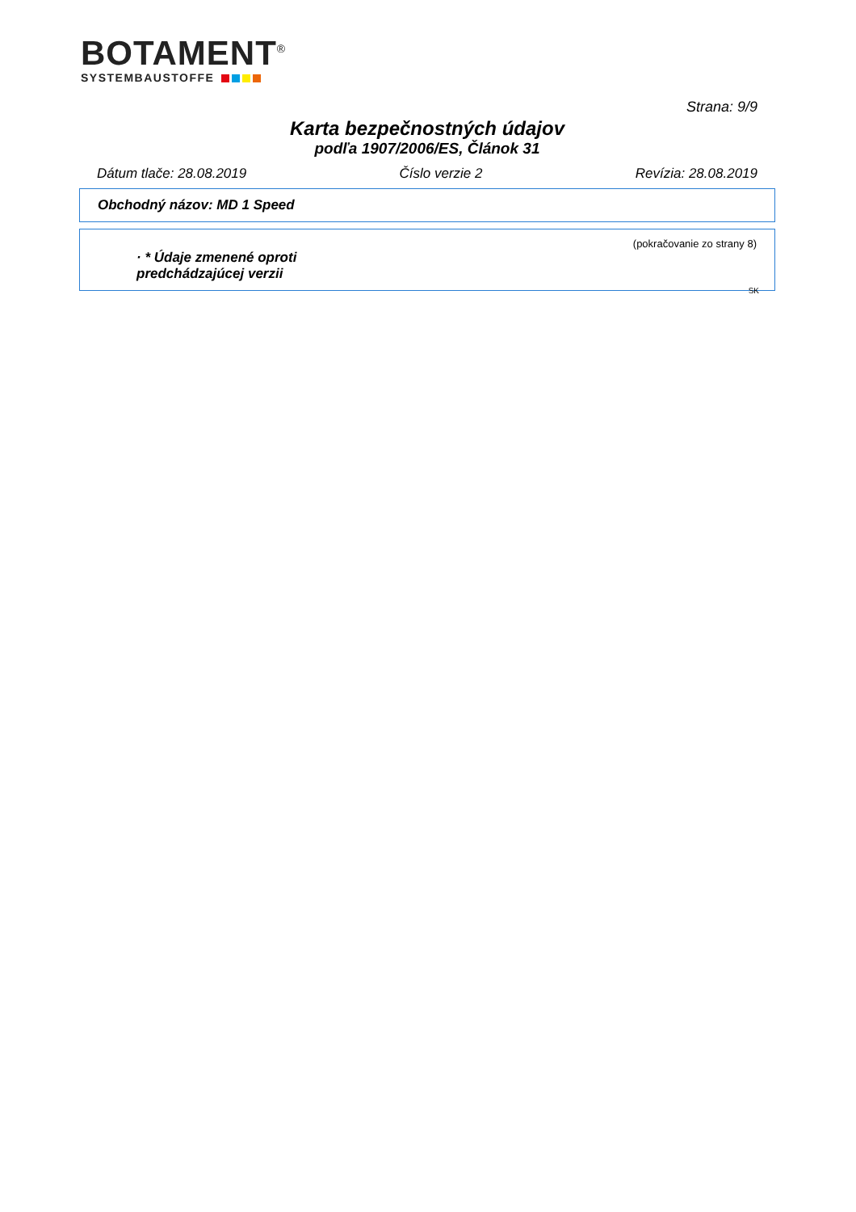BOTAMENT<sup>®</sup>
SYSTEMBAUSTOFFE
Strana: 9/9
Karta bezpečnostných údajov
podľa 1907/2006/ES, Článok 31
Dátum tlače: 28.08.2019 Číslo verzie 2 Revízia: 28.08.2019
Obchodný názov: MD 1 Speed
(pokračovanie zo strany 8)
· * Údaje zmenené oproti predchádzajúcej verzii
SK